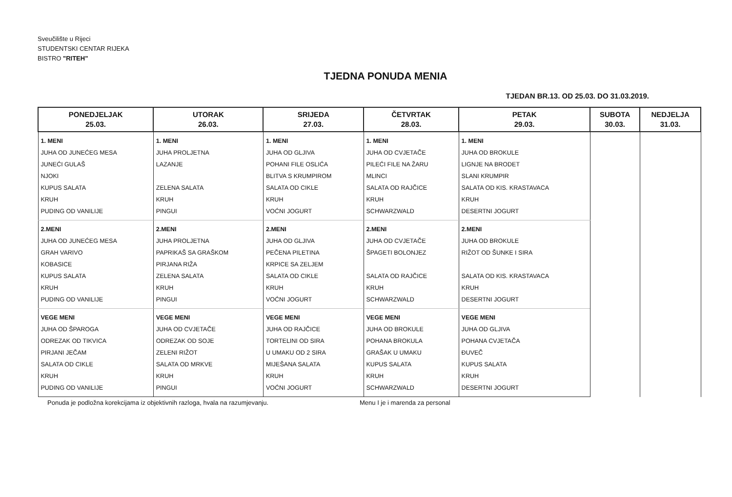Sveučilište u Rijeci
STUDENTSKI CENTAR RIJEKA
BISTRO "RITEH"
TJEDNA PONUDA MENIA
TJEDAN BR.13. OD 25.03. DO 31.03.2019.
| PONEDJELJAK 25.03. | UTORAK 26.03. | SRIJEDA 27.03. | ČETVRTAK 28.03. | PETAK 29.03. | SUBOTA 30.03. | NEDJELJA 31.03. |
| --- | --- | --- | --- | --- | --- | --- |
| 1. MENI JUHA OD JUNEĆEG MESA JUNEĆI GULAŠ NJOKI KUPUS SALATA KRUH PUDING OD VANILIJE | 1. MENI JUHA PROLJETNA LAZANJE ZELENA SALATA KRUH PINGUI | 1. MENI JUHA OD GLJIVA POHANI FILE OSLIĆA BLITVA S KRUMPIROM SALATA OD CIKLE KRUH VOĆNI JOGURT | 1. MENI JUHA OD CVJETAČE PILEĆI FILE NA ŽARU MLINCI SALATA OD RAJČICE KRUH SCHWARZWALD | 1. MENI JUHA OD BROKULE LIGNJE NA BRODET SLANI KRUMPIR SALATA OD KIS. KRASTAVACA KRUH DESERTNI JOGURT | | |
| 2.MENI JUHA OD JUNEĆEG MESA GRAH VARIVO KOBASICE KUPUS SALATA KRUH PUDING OD VANILIJE | 2.MENI JUHA PROLJETNA PAPRIKAŠ SA GRAŠKOM PIRJANA RIŽA ZELENA SALATA KRUH PINGUI | 2.MENI JUHA OD GLJIVA PEČENA PILETINA KRPICE SA ZELJEM SALATA OD CIKLE KRUH VOĆNI JOGURT | 2.MENI JUHA OD CVJETAČE ŠPAGETI BOLONJEZ SALATA OD RAJČICE KRUH SCHWARZWALD | 2.MENI JUHA OD BROKULE RIŽOT OD ŠUNKE I SIRA SALATA OD KIS. KRASTAVACA KRUH DESERTNI JOGURT | | |
| VEGE MENI JUHA OD ŠPAROGA ODREZAK OD TIKVICA PIRJANI JEČAM SALATA OD CIKLE KRUH PUDING OD VANILIJE | VEGE MENI JUHA OD CVJETAČE ODREZAK OD SOJE ZELENI RIŽOT SALATA OD MRKVE KRUH PINGUI | VEGE MENI JUHA OD RAJČICE TORTELINI OD SIRA U UMAKU OD 2 SIRA MIJEŠANA SALATA KRUH VOĆNI JOGURT | VEGE MENI JUHA OD BROKULE POHANA BROKULA GRAŠAK U UMAKU KUPUS SALATA KRUH SCHWARZWALD | VEGE MENI JUHA OD GLJIVA POHANA CVJETAČA ĐUVEČ KUPUS SALATA KRUH DESERTNI JOGURT | | |
Ponuda je podložna korekcijama iz objektivnih razloga, hvala na razumjevanju. Menu I je i marenda za personal